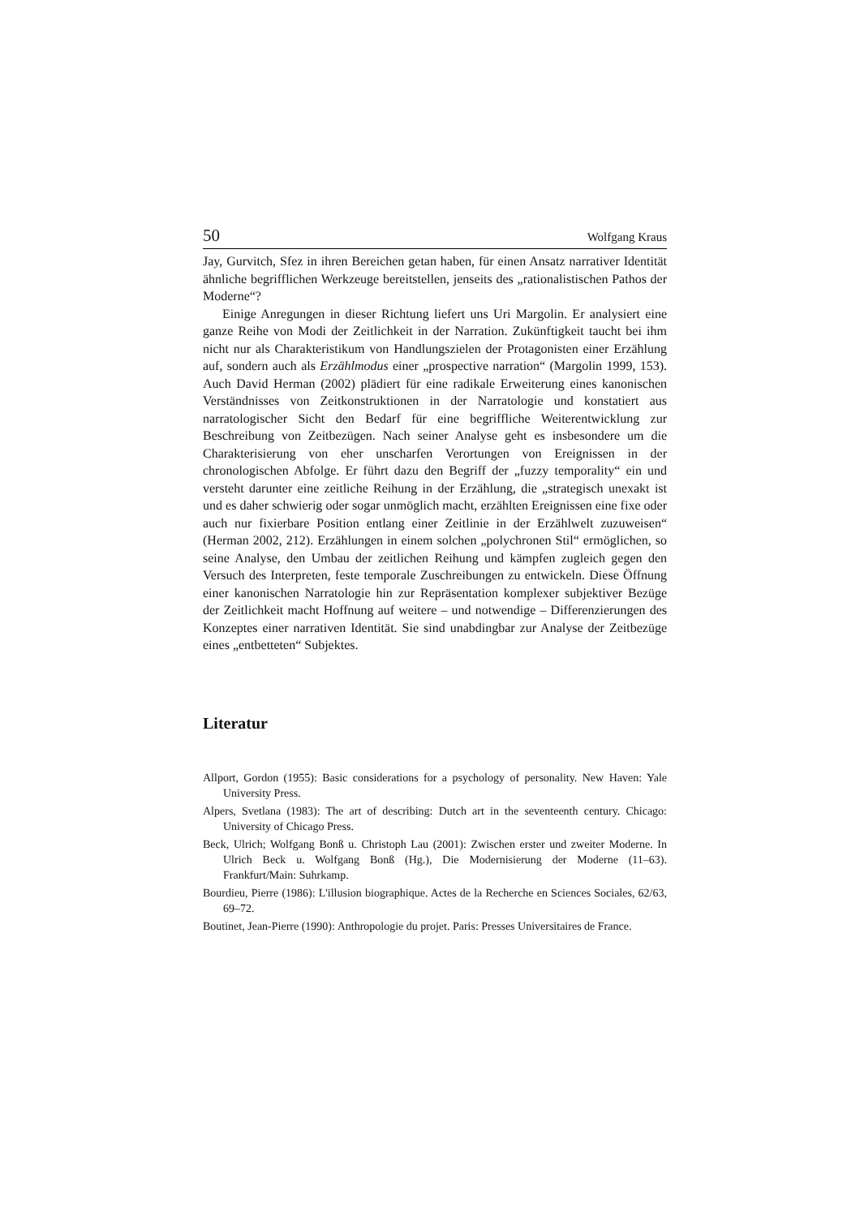50 Wolfgang Kraus
Jay, Gurvitch, Sfez in ihren Bereichen getan haben, für einen Ansatz narrativer Identität ähnliche begrifflichen Werkzeuge bereitstellen, jenseits des „rationalistischen Pathos der Moderne“?
Einige Anregungen in dieser Richtung liefert uns Uri Margolin. Er analysiert eine ganze Reihe von Modi der Zeitlichkeit in der Narration. Zukünftigkeit taucht bei ihm nicht nur als Charakteristikum von Handlungszielen der Protagonisten einer Erzählung auf, sondern auch als Erzählmodus einer „prospective narration“ (Margolin 1999, 153). Auch David Herman (2002) plädiert für eine radikale Erweiterung eines kanonischen Verständnisses von Zeitkonstruktionen in der Narratologie und konstatiert aus narratologischer Sicht den Bedarf für eine begriffliche Weiterentwicklung zur Beschreibung von Zeitbezügen. Nach seiner Analyse geht es insbesondere um die Charakterisierung von eher unscharfen Verortungen von Ereignissen in der chronologischen Abfolge. Er führt dazu den Begriff der „fuzzy temporality“ ein und versteht darunter eine zeitliche Reihung in der Erzählung, die „strategisch unexakt ist und es daher schwierig oder sogar unmöglich macht, erzählten Ereignissen eine fixe oder auch nur fixierbare Position entlang einer Zeitlinie in der Erzählwelt zuzuweisen“ (Herman 2002, 212). Erzählungen in einem solchen „polychronen Stil“ ermöglichen, so seine Analyse, den Umbau der zeitlichen Reihung und kämpfen zugleich gegen den Versuch des Interpreten, feste temporale Zuschreibungen zu entwickeln. Diese Öffnung einer kanonischen Narratologie hin zur Repräsentation komplexer subjektiver Bezüge der Zeitlichkeit macht Hoffnung auf weitere – und notwendige – Differenzierungen des Konzeptes einer narrativen Identität. Sie sind unabdingbar zur Analyse der Zeitbezüge eines „entbetteten“ Subjektes.
Literatur
Allport, Gordon (1955): Basic considerations for a psychology of personality. New Haven: Yale University Press.
Alpers, Svetlana (1983): The art of describing: Dutch art in the seventeenth century. Chicago: University of Chicago Press.
Beck, Ulrich; Wolfgang Bonß u. Christoph Lau (2001): Zwischen erster und zweiter Moderne. In Ulrich Beck u. Wolfgang Bonß (Hg.), Die Modernisierung der Moderne (11–63). Frankfurt/Main: Suhrkamp.
Bourdieu, Pierre (1986): L'illusion biographique. Actes de la Recherche en Sciences Sociales, 62/63, 69–72.
Boutinet, Jean-Pierre (1990): Anthropologie du projet. Paris: Presses Universitaires de France.